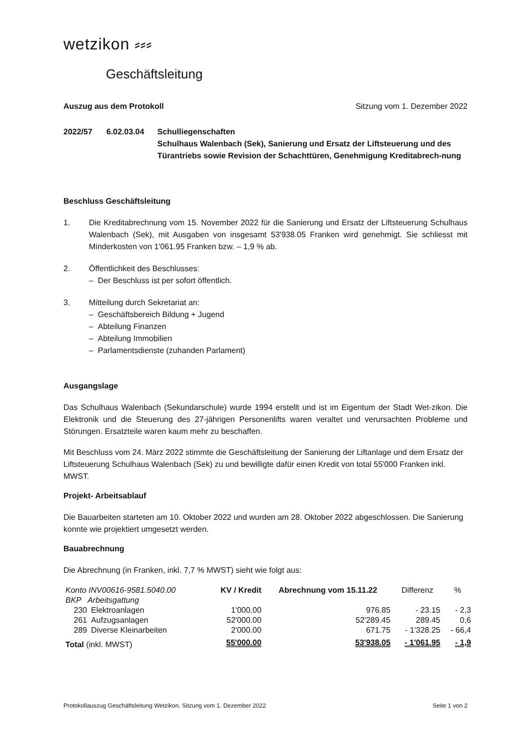wetzikon ⸗⸗⸗
Geschäftsleitung
Auszug aus dem Protokoll Sitzung vom 1. Dezember 2022
2022/57 6.02.03.04 Schulliegenschaften
Schulhaus Walenbach (Sek), Sanierung und Ersatz der Liftsteuerung und des Türantriebs sowie Revision der Schachttüren, Genehmigung Kreditabrech-nung
Beschluss Geschäftsleitung
1. Die Kreditabrechnung vom 15. November 2022 für die Sanierung und Ersatz der Liftsteuerung Schulhaus Walenbach (Sek), mit Ausgaben von insgesamt 53'938.05 Franken wird genehmigt. Sie schliesst mit Minderkosten von 1'061.95 Franken bzw. – 1,9 % ab.
2. Öffentlichkeit des Beschlusses:
– Der Beschluss ist per sofort öffentlich.
3. Mitteilung durch Sekretariat an:
– Geschäftsbereich Bildung + Jugend
– Abteilung Finanzen
– Abteilung Immobilien
– Parlamentsdienste (zuhanden Parlament)
Ausgangslage
Das Schulhaus Walenbach (Sekundarschule) wurde 1994 erstellt und ist im Eigentum der Stadt Wet-zikon. Die Elektronik und die Steuerung des 27-jährigen Personenlifts waren veraltet und verursachten Probleme und Störungen. Ersatzteile waren kaum mehr zu beschaffen.
Mit Beschluss vom 24. März 2022 stimmte die Geschäftsleitung der Sanierung der Liftanlage und dem Ersatz der Liftsteuerung Schulhaus Walenbach (Sek) zu und bewilligte dafür einen Kredit von total 55'000 Franken inkl. MWST.
Projekt- Arbeitsablauf
Die Bauarbeiten starteten am 10. Oktober 2022 und wurden am 28. Oktober 2022 abgeschlossen. Die Sanierung konnte wie projektiert umgesetzt werden.
Bauabrechnung
Die Abrechnung (in Franken, inkl. 7,7 % MWST) sieht wie folgt aus:
| Konto INV00616-9581.5040.00 | | KV / Kredit | Abrechnung vom 15.11.22 | Differenz | % |
| --- | --- | --- | --- | --- | --- |
| BKP Arbeitsgattung | | | | | |
| 230 | Elektroanlagen | 1'000.00 | 976.85 | - 23.15 | - 2,3 |
| 261 | Aufzugsanlagen | 52'000.00 | 52'289.45 | 289.45 | 0,6 |
| 289 | Diverse Kleinarbeiten | 2'000.00 | 671.75 | - 1'328.25 | - 66,4 |
| Total (inkl. MWST) | | 55'000.00 | 53'938.05 | - 1'061.95 | - 1,9 |
Protokollauszug Geschäftsleitung Wetzikon, Sitzung vom 1. Dezember 2022 Seite 1 von 2